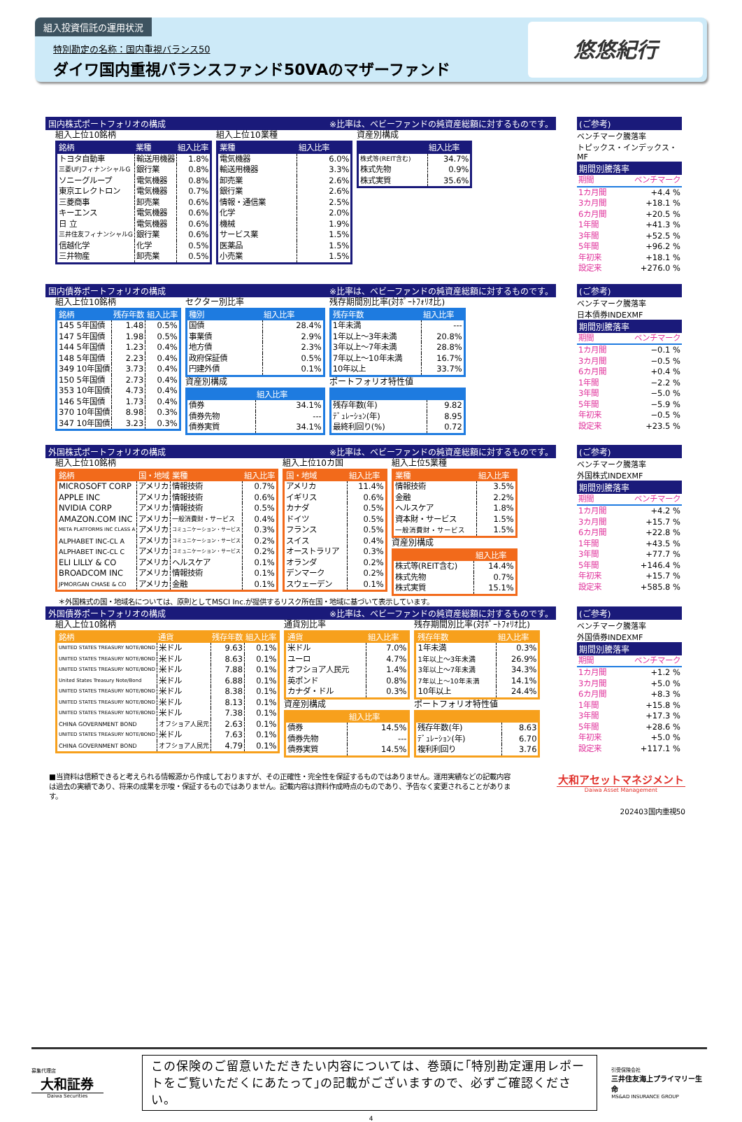組入投資信託の運用状況
特別勘定の名称：国内重視バランス50
ダイワ国内重視バランスファンド50VAのマザーファンド
悠悠紀行
国内株式ポートフォリオの構成 ※比率は、ベビーファンドの純資産総額に対するものです。
組入上位10銘柄
| 銘柄 | 業種 | 組入比率 |
| --- | --- | --- |
| トヨタ自動車 | 輸送用機器 | 1.8% |
| 三菱UFJフィナンシャルG | 銀行業 | 0.8% |
| ソニーグループ | 電気機器 | 0.8% |
| 東京エレクトロン | 電気機器 | 0.7% |
| 三菱商事 | 卸売業 | 0.6% |
| キーエンス | 電気機器 | 0.6% |
| 日 立 | 電気機器 | 0.6% |
| 三井住友フィナンシャルG | 銀行業 | 0.6% |
| 信越化学 | 化学 | 0.5% |
| 三井物産 | 卸売業 | 0.5% |
組入上位10業種
| 業種 | 組入比率 |
| --- | --- |
| 電気機器 | 6.0% |
| 輸送用機器 | 3.3% |
| 卸売業 | 2.6% |
| 銀行業 | 2.6% |
| 情報・通信業 | 2.5% |
| 化学 | 2.0% |
| 機械 | 1.9% |
| サービス業 | 1.5% |
| 医薬品 | 1.5% |
| 小売業 | 1.5% |
資産別構成
| | 組入比率 |
| --- | --- |
| 株式等(REIT含む) | 34.7% |
| 株式先物 | 0.9% |
| 株式実質 | 35.6% |
(ご参考)
ベンチマーク騰落率
トピックス・インデックス・MF
期間別騰落率
| 期間 | ベンチマーク |
| 1カ月間 | +4.4 % |
| 3カ月間 | +18.1 % |
| 6カ月間 | +20.5 % |
| 1年間 | +41.3 % |
| 3年間 | +52.5 % |
| 5年間 | +96.2 % |
| 年初来 | +18.1 % |
| 設定来 | +276.0 % |
国内債券ポートフォリオの構成 ※比率は、ベビーファンドの純資産総額に対するものです。
組入上位10銘柄
| 銘柄 | 残存年数 | 組入比率 |
| --- | --- | --- |
| 145 5年国債 | 1.48 | 0.5% |
| 147 5年国債 | 1.98 | 0.5% |
| 144 5年国債 | 1.23 | 0.4% |
| 148 5年国債 | 2.23 | 0.4% |
| 349 10年国債 | 3.73 | 0.4% |
| 150 5年国債 | 2.73 | 0.4% |
| 353 10年国債 | 4.73 | 0.4% |
| 146 5年国債 | 1.73 | 0.4% |
| 370 10年国債 | 8.98 | 0.3% |
| 347 10年国債 | 3.23 | 0.3% |
セクター別比率
| 種別 | 組入比率 |
| --- | --- |
| 国債 | 28.4% |
| 事業債 | 2.9% |
| 地方債 | 2.3% |
| 政府保証債 | 0.5% |
| 円建外債 | 0.1% |
資産別構成
| | 組入比率 |
| --- | --- |
| 債券 | 34.1% |
| 債券先物 | --- |
| 債券実質 | 34.1% |
残存期間別比率(対ﾎﾟｰﾄﾌｫﾘｵ比)
| 残存年数 | 組入比率 |
| --- | --- |
| 1年未満 | --- |
| 1年以上～3年未満 | 20.8% |
| 3年以上～7年未満 | 28.8% |
| 7年以上～10年未満 | 16.7% |
| 10年以上 | 33.7% |
ポートフォリオ特性値
| 残存年数(年) | 9.82 |
| ﾃﾞｭﾚｰｼｮﾝ(年) | 8.95 |
| 最終利回り(%) | 0.72 |
(ご参考)
ベンチマーク騰落率
日本債券INDEXMF
期間別騰落率
| 期間 | ベンチマーク |
| 1カ月間 | −0.1 % |
| 3カ月間 | −0.5 % |
| 6カ月間 | +0.4 % |
| 1年間 | −2.2 % |
| 3年間 | −5.0 % |
| 5年間 | −5.9 % |
| 年初来 | −0.5 % |
| 設定来 | +23.5 % |
外国株式ポートフォリオの構成 ※比率は、ベビーファンドの純資産総額に対するものです。
組入上位10銘柄
| 銘柄 | 国・地域 | 業種 | 組入比率 |
| --- | --- | --- | --- |
| MICROSOFT CORP | アメリカ | 情報技術 | 0.7% |
| APPLE INC | アメリカ | 情報技術 | 0.6% |
| NVIDIA CORP | アメリカ | 情報技術 | 0.5% |
| AMAZON.COM INC | アメリカ | 一般消費財・サービス | 0.4% |
| META PLATFORMS INC CLASS A | アメリカ | コミュニケーション・サービス | 0.3% |
| ALPHABET INC-CL A | アメリカ | コミュニケーション・サービス | 0.2% |
| ALPHABET INC-CL C | アメリカ | コミュニケーション・サービス | 0.2% |
| ELI LILLY & CO | アメリカ | ヘルスケア | 0.1% |
| BROADCOM INC | アメリカ | 情報技術 | 0.1% |
| JPMORGAN CHASE & CO | アメリカ | 金融 | 0.1% |
組入上位10カ国
| 国・地域 | 組入比率 |
| --- | --- |
| アメリカ | 11.4% |
| イギリス | 0.6% |
| カナダ | 0.5% |
| ドイツ | 0.5% |
| フランス | 0.5% |
| スイス | 0.4% |
| オーストラリア | 0.3% |
| オランダ | 0.2% |
| デンマーク | 0.2% |
| スウェーデン | 0.1% |
組入上位5業種
| 業種 | 組入比率 |
| --- | --- |
| 情報技術 | 3.5% |
| 金融 | 2.2% |
| ヘルスケア | 1.8% |
| 資本財・サービス | 1.5% |
| 一般消費財・サービス | 1.5% |
資産別構成
| | 組入比率 |
| --- | --- |
| 株式等(REIT含む) | 14.4% |
| 株式先物 | 0.7% |
| 株式実質 | 15.1% |
＊外国株式の国・地域名については、原則としてMSCI Inc.が提供するリスク所在国・地域に基づいて表示しています。
(ご参考)
ベンチマーク騰落率
外国株式INDEXMF
期間別騰落率
| 期間 | ベンチマーク |
| 1カ月間 | +4.2 % |
| 3カ月間 | +15.7 % |
| 6カ月間 | +22.8 % |
| 1年間 | +43.5 % |
| 3年間 | +77.7 % |
| 5年間 | +146.4 % |
| 年初来 | +15.7 % |
| 設定来 | +585.8 % |
外国債券ポートフォリオの構成 ※比率は、ベビーファンドの純資産総額に対するものです。
組入上位10銘柄
| 銘柄 | 通貨 | 残存年数 | 組入比率 |
| --- | --- | --- | --- |
| UNITED STATES TREASURY NOTE/BOND | 米ドル | 9.63 | 0.1% |
| UNITED STATES TREASURY NOTE/BOND | 米ドル | 8.63 | 0.1% |
| UNITED STATES TREASURY NOTE/BOND | 米ドル | 7.88 | 0.1% |
| United States Treasury Note/Bond | 米ドル | 6.88 | 0.1% |
| UNITED STATES TREASURY NOTE/BOND | 米ドル | 8.38 | 0.1% |
| UNITED STATES TREASURY NOTE/BOND | 米ドル | 8.13 | 0.1% |
| UNITED STATES TREASURY NOTE/BOND | 米ドル | 7.38 | 0.1% |
| CHINA GOVERNMENT BOND | オフショア人民元 | 2.63 | 0.1% |
| UNITED STATES TREASURY NOTE/BOND | 米ドル | 7.63 | 0.1% |
| CHINA GOVERNMENT BOND | オフショア人民元 | 4.79 | 0.1% |
通貨別比率
| 通貨 | 組入比率 |
| --- | --- |
| 米ドル | 7.0% |
| ユーロ | 4.7% |
| オフショア人民元 | 1.4% |
| 英ポンド | 0.8% |
| カナダ・ドル | 0.3% |
資産別構成
| | 組入比率 |
| --- | --- |
| 債券 | 14.5% |
| 債券先物 | --- |
| 債券実質 | 14.5% |
残存期間別比率(対ﾎﾟｰﾄﾌｫﾘｵ比)
| 残存年数 | 組入比率 |
| --- | --- |
| 1年未満 | 0.3% |
| 1年以上～3年未満 | 26.9% |
| 3年以上～7年未満 | 34.3% |
| 7年以上～10年未満 | 14.1% |
| 10年以上 | 24.4% |
ポートフォリオ特性値
| 残存年数(年) | 8.63 |
| ﾃﾞｭﾚｰｼｮﾝ(年) | 6.70 |
| 複利利回り | 3.76 |
(ご参考)
ベンチマーク騰落率
外国債券INDEXMF
期間別騰落率
| 期間 | ベンチマーク |
| 1カ月間 | +1.2 % |
| 3カ月間 | +5.0 % |
| 6カ月間 | +8.3 % |
| 1年間 | +15.8 % |
| 3年間 | +17.3 % |
| 5年間 | +28.6 % |
| 年初来 | +5.0 % |
| 設定来 | +117.1 % |
■当資料は信頼できると考えられる情報源から作成しておりますが、その正確性・完全性を保証するものではありません。運用実績などの記載内容は過去の実績であり、将来の成果を示唆・保証するものではありません。記載内容は資料作成時点のものであり、予告なく変更されることがあります。
大和アセットマネジメント
Daiwa Asset Management
202403国内重視50
募集代理店
大和証券
Daiwa Securities
この保険のご留意いただきたい内容については、巻頭に｢特別勘定運用レポートをご覧いただくにあたって｣の記載がございますので、必ずご確認ください。
引受保険会社
三井住友海上プライマリー生命
MS&AD INSURANCE GROUP
4